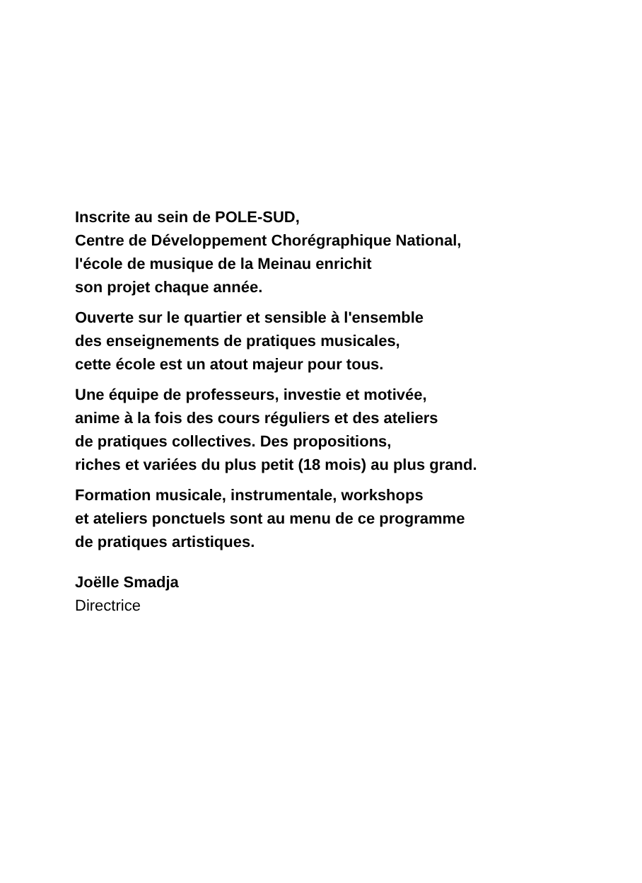Inscrite au sein de POLE-SUD,
Centre de Développement Chorégraphique National,
l'école de musique de la Meinau enrichit
son projet chaque année.
Ouverte sur le quartier et sensible à l'ensemble
des enseignements de pratiques musicales,
cette école est un atout majeur pour tous.
Une équipe de professeurs, investie et motivée,
anime à la fois des cours réguliers et des ateliers
de pratiques collectives. Des propositions,
riches et variées du plus petit (18 mois) au plus grand.
Formation musicale, instrumentale, workshops
et ateliers ponctuels sont au menu de ce programme
de pratiques artistiques.
Joëlle Smadja
Directrice